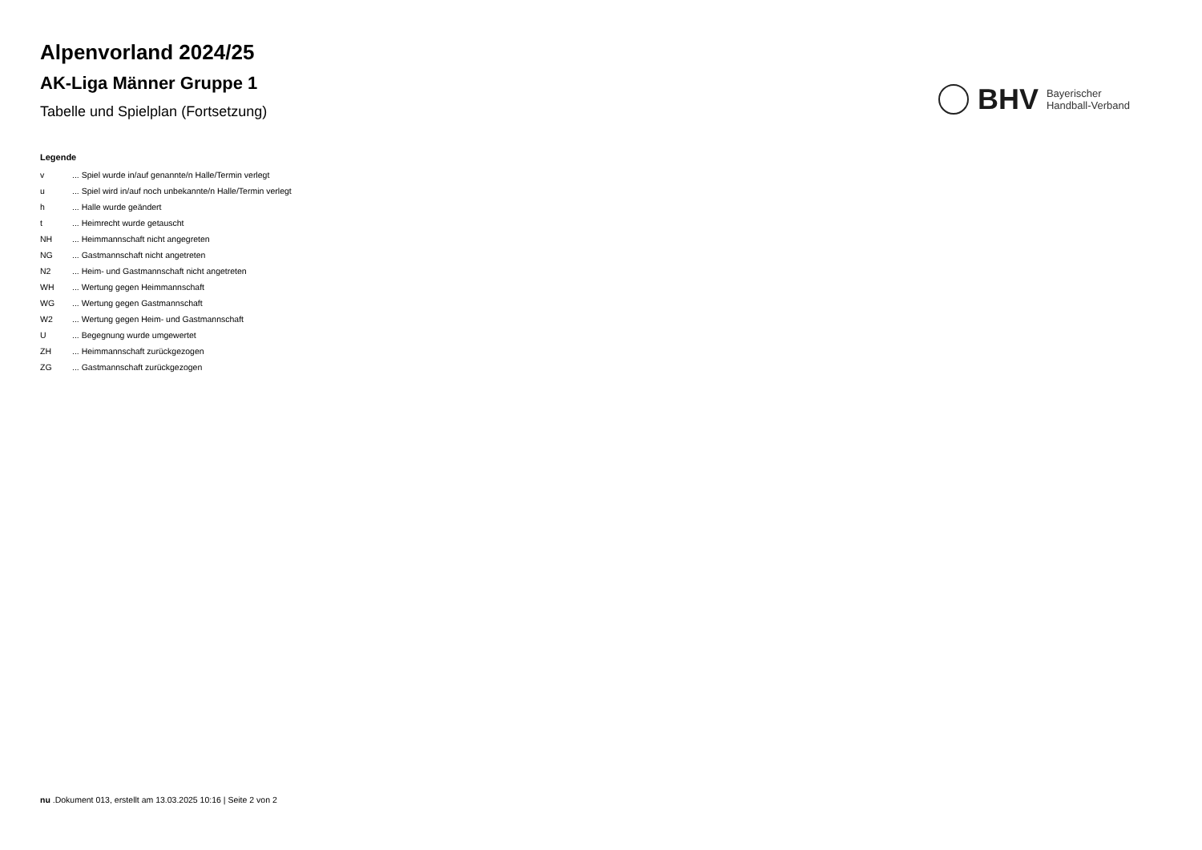Alpenvorland 2024/25
AK-Liga Männer Gruppe 1
Tabelle und Spielplan (Fortsetzung)
BHV
Bayerischer
Handball-Verband
Legende
| v | ... Spiel wurde in/auf genannte/n Halle/Termin verlegt |
| u | ... Spiel wird in/auf noch unbekannte/n Halle/Termin verlegt |
| h | ... Halle wurde geändert |
| t | ... Heimrecht wurde getauscht |
| NH | ... Heimmannschaft nicht angegreten |
| NG | ... Gastmannschaft nicht angetreten |
| N2 | ... Heim- und Gastmannschaft nicht angetreten |
| WH | ... Wertung gegen Heimmannschaft |
| WG | ... Wertung gegen Gastmannschaft |
| W2 | ... Wertung gegen Heim- und Gastmannschaft |
| U | ... Begegnung wurde umgewertet |
| ZH | ... Heimmannschaft zurückgezogen |
| ZG | ... Gastmannschaft zurückgezogen |
nu .Dokument 013, erstellt am 13.03.2025 10:16 | Seite 2 von 2